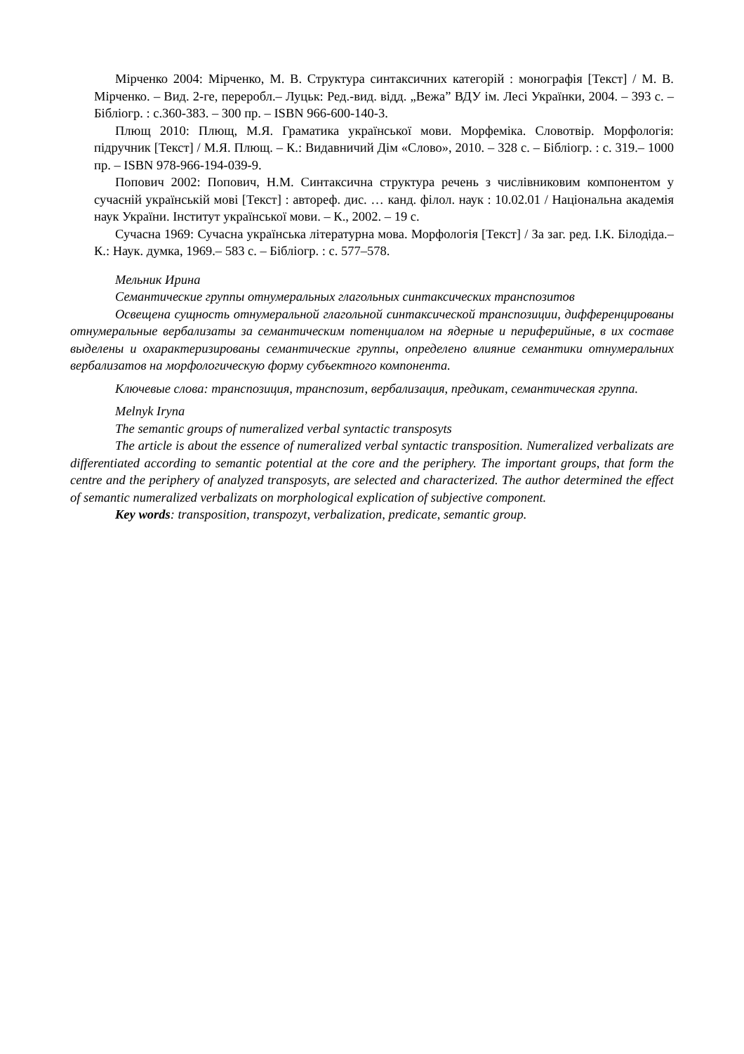Мірченко 2004: Мірченко, М. В. Структура синтаксичних категорій : монографія [Текст] / М. В. Мірченко. – Вид. 2-ге, переробл.– Луцьк: Ред.-вид. відд. „Вежа” ВДУ ім. Лесі Українки, 2004. – 393 с. – Бібліогр. : с.360-383. – 300 пр. – ISBN 966-600-140-3.
Плющ 2010: Плющ, М.Я. Граматика української мови. Морфеміка. Словотвір. Морфологія: підручник [Текст] / М.Я. Плющ. – К.: Видавничий Дім «Слово», 2010. – 328 с. – Бібліогр. : с. 319.– 1000 пр. – ISBN 978-966-194-039-9.
Попович 2002: Попович, Н.М. Синтаксична структура речень з числівниковим компонентом у сучасній українській мові [Текст] : автореф. дис. … канд. філол. наук : 10.02.01 / Національна академія наук України. Інститут української мови. – К., 2002. – 19 с.
Сучасна 1969: Сучасна українська літературна мова. Морфологія [Текст] / За заг. ред. І.К. Білодіда.– К.: Наук. думка, 1969.– 583 с. – Бібліогр. : с. 577–578.
Мельник Ирина
Семантические группы отнумеральных глагольных синтаксических транспозитов
Освещена сущность отнумеральной глагольной синтаксической транспозиции, дифференцированы отнумеральные вербализаты за семантическим потенциалом на ядерные и периферийные, в их составе выделены и охарактеризированы семантические группы, определено влияние семантики отнумеральних вербализатов на морфологическую форму субъектного компонента.
Ключевые слова: транспозиция, транспозит, вербализация, предикат, семантическая группа.
Melnyk Iryna
The semantic groups of numeralized verbal syntactic transposyts
The article is about the essence of numeralized verbal syntactic transposition. Numeralized verbalizats are differentiated according to semantic potential at the core and the periphery. The important groups, that form the centre and the periphery of analyzed transposyts, are selected and characterized. The author determined the effect of semantic numeralized verbalizats on morphological explication of subjective component.
Key words: transposition, transpozyt, verbalization, predicate, semantic group.